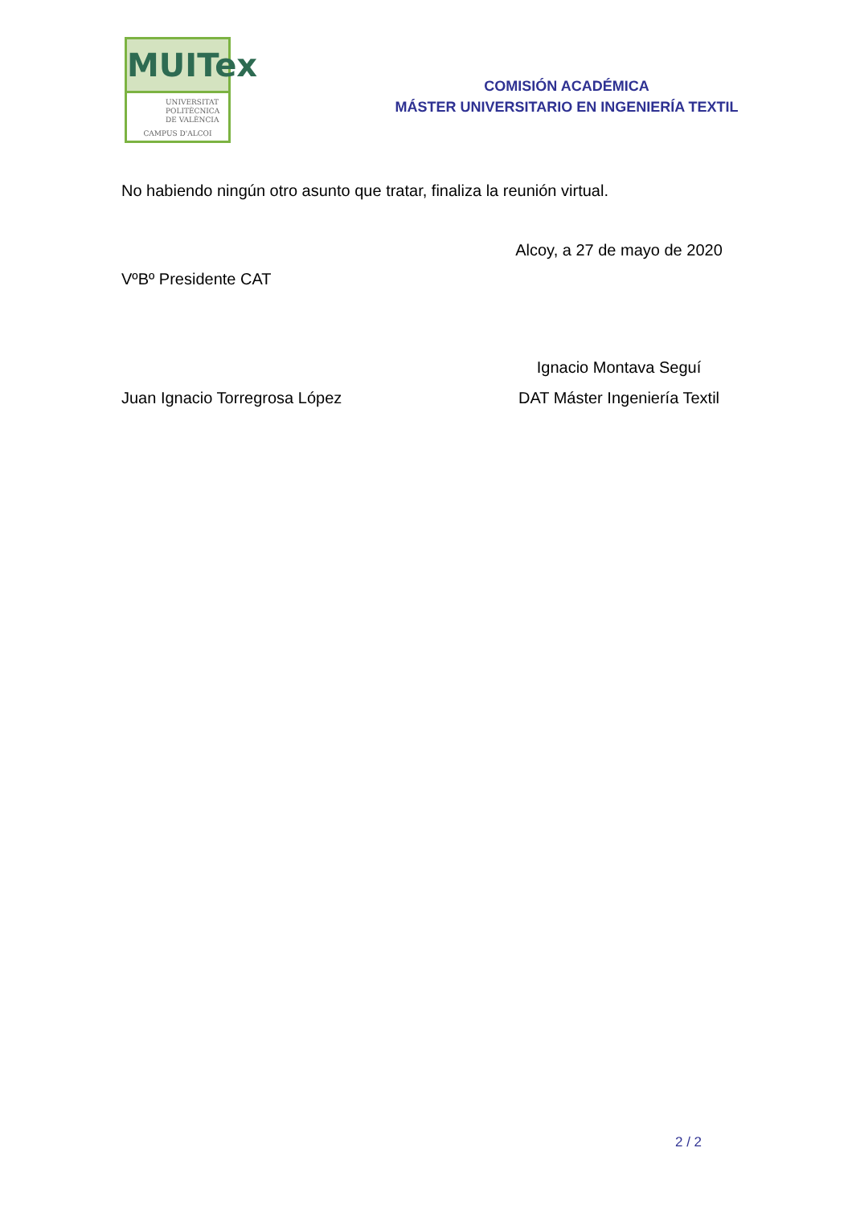MUITex
UNIVERSITAT
POLITÈCNICA
DE VALÈNCIA
CAMPUS D'ALCOI
COMISIÓN ACADÉMICA
MÁSTER UNIVERSITARIO EN INGENIERÍA TEXTIL
No habiendo ningún otro asunto que tratar, finaliza la reunión virtual.
Alcoy, a 27 de mayo de 2020
VºBº Presidente CAT
Ignacio Montava Seguí
Juan Ignacio Torregrosa López DAT Máster Ingeniería Textil
2 / 2